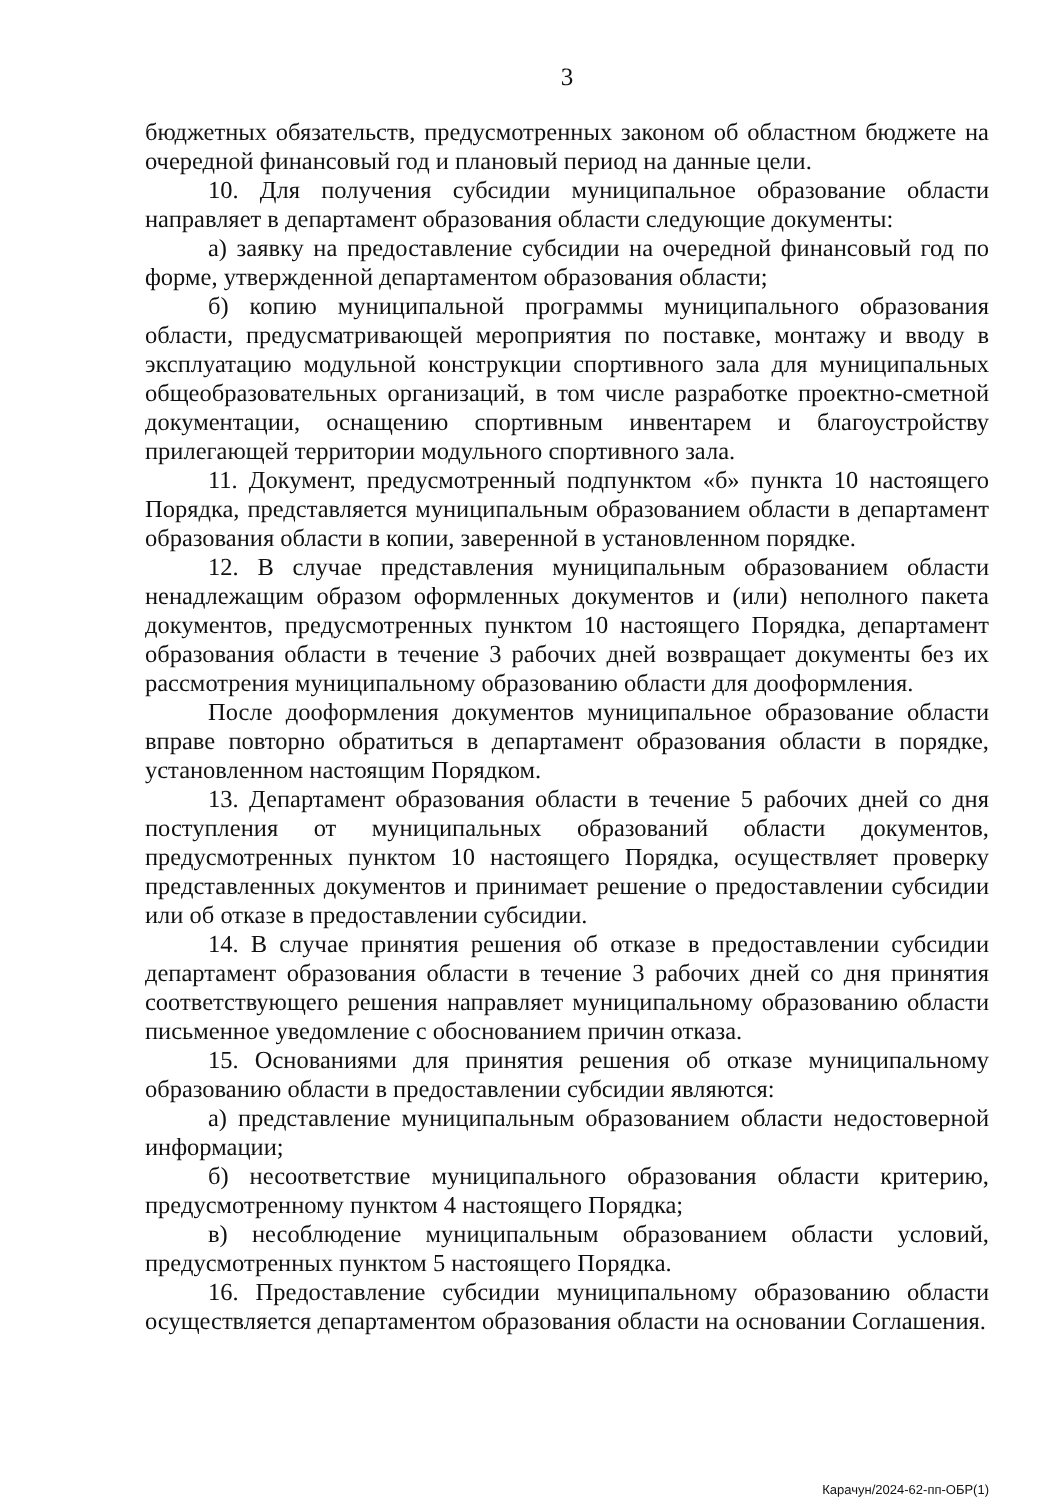3
бюджетных обязательств, предусмотренных законом об областном бюджете на очередной финансовый год и плановый период на данные цели.
10. Для получения субсидии муниципальное образование области направляет в департамент образования области следующие документы:
а) заявку на предоставление субсидии на очередной финансовый год по форме, утвержденной департаментом образования области;
б) копию муниципальной программы муниципального образования области, предусматривающей мероприятия по поставке, монтажу и вводу в эксплуатацию модульной конструкции спортивного зала для муниципальных общеобразовательных организаций, в том числе разработке проектно-сметной документации, оснащению спортивным инвентарем и благоустройству прилегающей территории модульного спортивного зала.
11. Документ, предусмотренный подпунктом «б» пункта 10 настоящего Порядка, представляется муниципальным образованием области в департамент образования области в копии, заверенной в установленном порядке.
12. В случае представления муниципальным образованием области ненадлежащим образом оформленных документов и (или) неполного пакета документов, предусмотренных пунктом 10 настоящего Порядка, департамент образования области в течение 3 рабочих дней возвращает документы без их рассмотрения муниципальному образованию области для дооформления.
После дооформления документов муниципальное образование области вправе повторно обратиться в департамент образования области в порядке, установленном настоящим Порядком.
13. Департамент образования области в течение 5 рабочих дней со дня поступления от муниципальных образований области документов, предусмотренных пунктом 10 настоящего Порядка, осуществляет проверку представленных документов и принимает решение о предоставлении субсидии или об отказе в предоставлении субсидии.
14. В случае принятия решения об отказе в предоставлении субсидии департамент образования области в течение 3 рабочих дней со дня принятия соответствующего решения направляет муниципальному образованию области письменное уведомление с обоснованием причин отказа.
15. Основаниями для принятия решения об отказе муниципальному образованию области в предоставлении субсидии являются:
а) представление муниципальным образованием области недостоверной информации;
б) несоответствие муниципального образования области критерию, предусмотренному пунктом 4 настоящего Порядка;
в) несоблюдение муниципальным образованием области условий, предусмотренных пунктом 5 настоящего Порядка.
16. Предоставление субсидии муниципальному образованию области осуществляется департаментом образования области на основании Соглашения.
Карачун/2024-62-пп-ОБР(1)